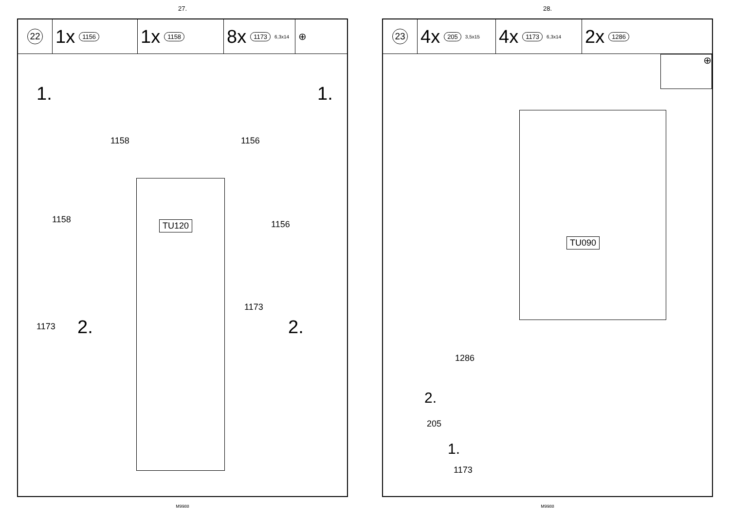27.
22
1x 1156
1x 1158
8x 1173 6,3x14
⊕
1. 1.
1158 1156
1158 TU120 1156
1173
1173 2. 2.
M9988
28.
23
4x 205 3,5x15
4x 1173 6,3x14
2x 1286
⊕
TU090
1286
2.
205
1.
1173
M9988